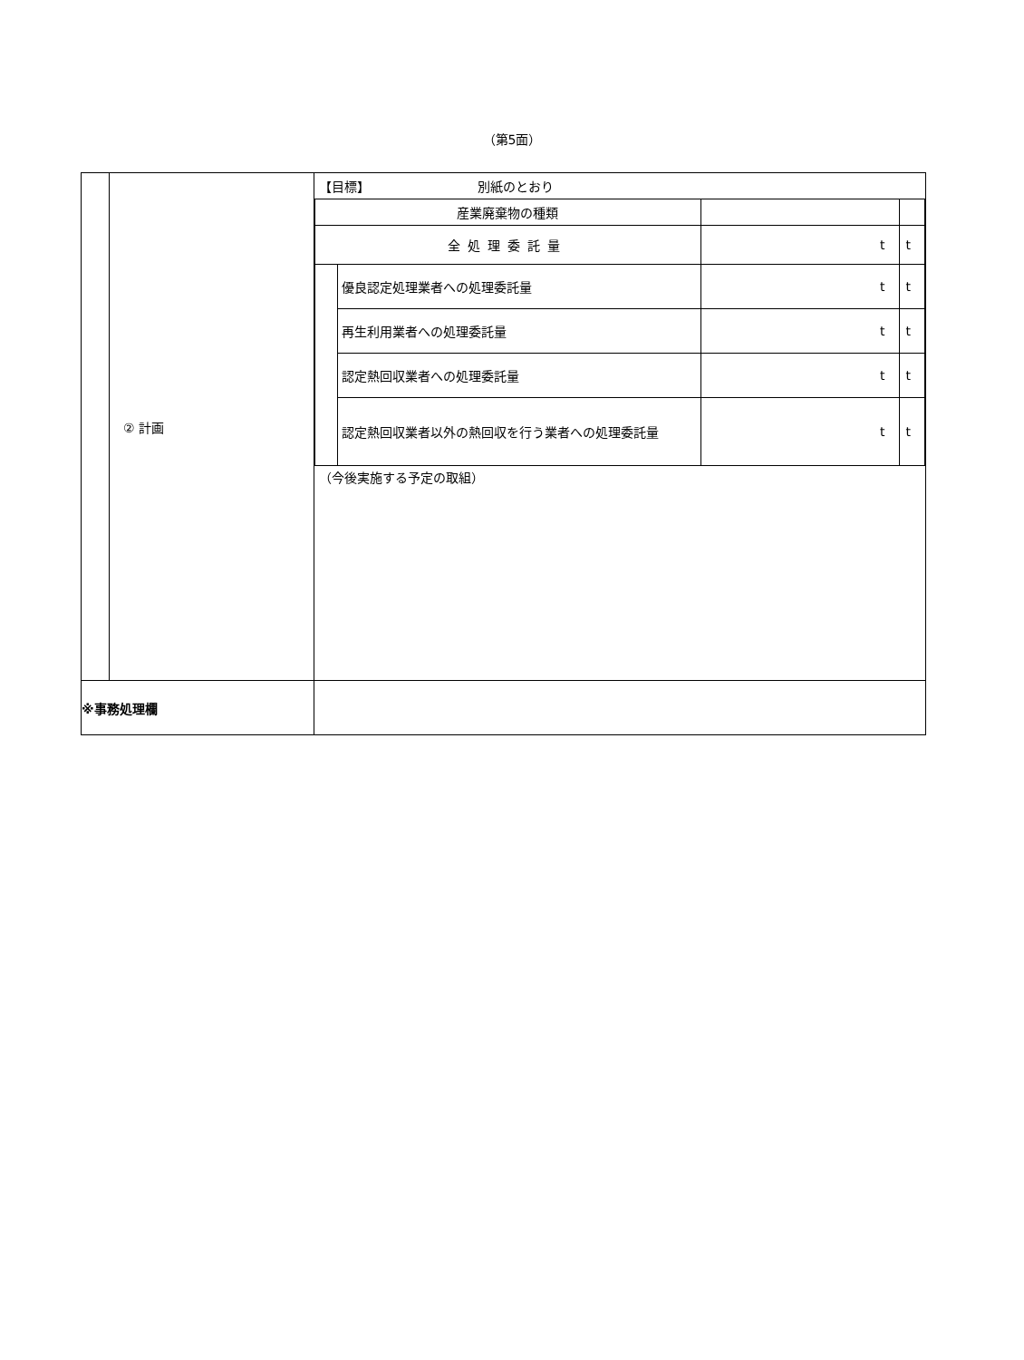（第5面）
| | ② 計画 | / 【目標】 別紙のとおり / / / / / 産業廃棄物の種類 / / / / / 全処理委託量 / / t / t / / / 優良認定処理業者への処理委託量 / t / t / / / 再生利用業者への処理委託量 / t / t / / / 認定熱回収業者への処理委託量 / t / t / / / 認定熱回収業者以外の熱回収を行う業者への処理委託量 / t / t / / （今後実施する予定の取組） / / / / |
| ※事務処理欄 | | |